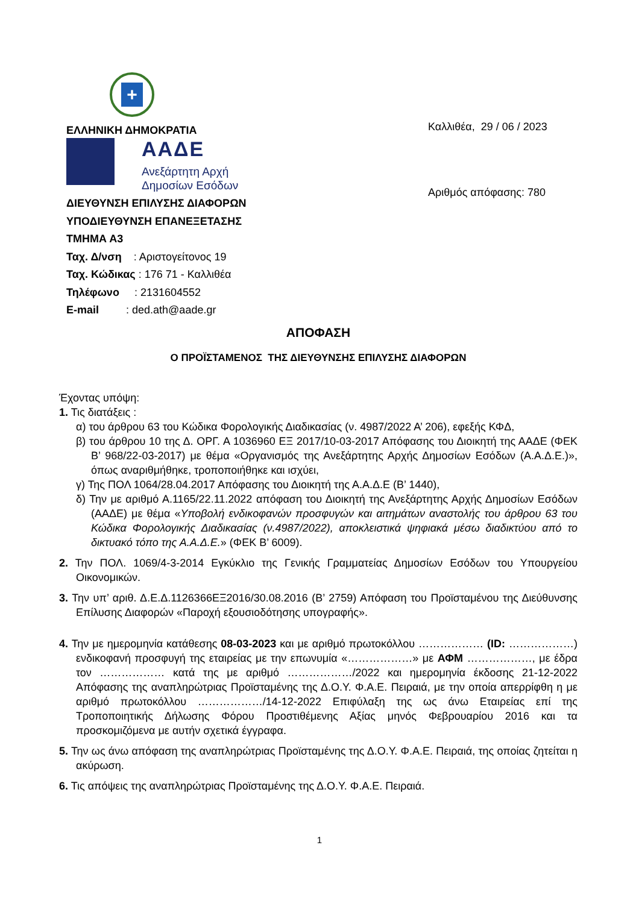+
ΕΛΛΗΝΙΚΗ ΔΗΜΟΚΡΑΤΙΑ
ΑΑΔΕ
Ανεξάρτητη Αρχή
Δημοσίων Εσόδων
ΔΙΕΥΘΥΝΣΗ ΕΠΙΛΥΣΗΣ ΔΙΑΦΟΡΩΝ
ΥΠΟΔΙΕΥΘΥΝΣΗ ΕΠΑΝΕΞΕΤΑΣΗΣ
ΤΜΗΜΑ Α3
Ταχ. Δ/νση : Αριστογείτονος 19
Ταχ. Κώδικας : 176 71 - Καλλιθέα
Τηλέφωνο : 2131604552
E-mail : ded.ath@aade.gr
Καλλιθέα, 29 / 06 / 2023
Αριθμός απόφασης: 780
ΑΠΟΦΑΣΗ
Ο ΠΡΟΪΣΤΑΜΕΝΟΣ ΤΗΣ ΔΙΕΥΘΥΝΣΗΣ ΕΠΙΛΥΣΗΣ ΔΙΑΦΟΡΩΝ
Έχοντας υπόψη:
1. Τις διατάξεις :
α) του άρθρου 63 του Κώδικα Φορολογικής Διαδικασίας (ν. 4987/2022 Α’ 206), εφεξής ΚΦΔ,
β) του άρθρου 10 της Δ. ΟΡΓ. Α 1036960 ΕΞ 2017/10-03-2017 Απόφασης του Διοικητή της ΑΑΔΕ (ΦΕΚ Β’ 968/22-03-2017) με θέμα «Οργανισμός της Ανεξάρτητης Αρχής Δημοσίων Εσόδων (Α.Α.Δ.Ε.)», όπως αναριθμήθηκε, τροποποιήθηκε και ισχύει,
γ) Της ΠΟΛ 1064/28.04.2017 Απόφασης του Διοικητή της Α.Α.Δ.Ε (Β’ 1440),
δ) Την με αριθμό Α.1165/22.11.2022 απόφαση του Διοικητή της Ανεξάρτητης Αρχής Δημοσίων Εσόδων (ΑΑΔΕ) με θέμα «Υποβολή ενδικοφανών προσφυγών και αιτημάτων αναστολής του άρθρου 63 του Κώδικα Φορολογικής Διαδικασίας (ν.4987/2022), αποκλειστικά ψηφιακά μέσω διαδικτύου από το δικτυακό τόπο της Α.Α.Δ.Ε.» (ΦΕΚ Β’ 6009).
2. Την ΠΟΛ. 1069/4-3-2014 Εγκύκλιο της Γενικής Γραμματείας Δημοσίων Εσόδων του Υπουργείου Οικονομικών.
3. Την υπ’ αριθ. Δ.Ε.Δ.1126366ΕΞ2016/30.08.2016 (Β’ 2759) Απόφαση του Προϊσταμένου της Διεύθυνσης Επίλυσης Διαφορών «Παροχή εξουσιοδότησης υπογραφής».
4. Την με ημερομηνία κατάθεσης 08-03-2023 και με αριθμό πρωτοκόλλου ……………… (ID: ………………) ενδικοφανή προσφυγή της εταιρείας με την επωνυμία «………………» με ΑΦΜ ………………, με έδρα τον ……………… κατά της με αριθμό ………………/2022 και ημερομηνία έκδοσης 21-12-2022 Απόφασης της αναπληρώτριας Προϊσταμένης της Δ.Ο.Υ. Φ.Α.Ε. Πειραιά, με την οποία απερρίφθη η με αριθμό πρωτοκόλλου ………………/14-12-2022 Επιφύλαξη της ως άνω Εταιρείας επί της Τροποποιητικής Δήλωσης Φόρου Προστιθέμενης Αξίας μηνός Φεβρουαρίου 2016 και τα προσκομιζόμενα με αυτήν σχετικά έγγραφα.
5. Την ως άνω απόφαση της αναπληρώτριας Προϊσταμένης της Δ.Ο.Υ. Φ.Α.Ε. Πειραιά, της οποίας ζητείται η ακύρωση.
6. Τις απόψεις της αναπληρώτριας Προϊσταμένης της Δ.Ο.Υ. Φ.Α.Ε. Πειραιά.
1